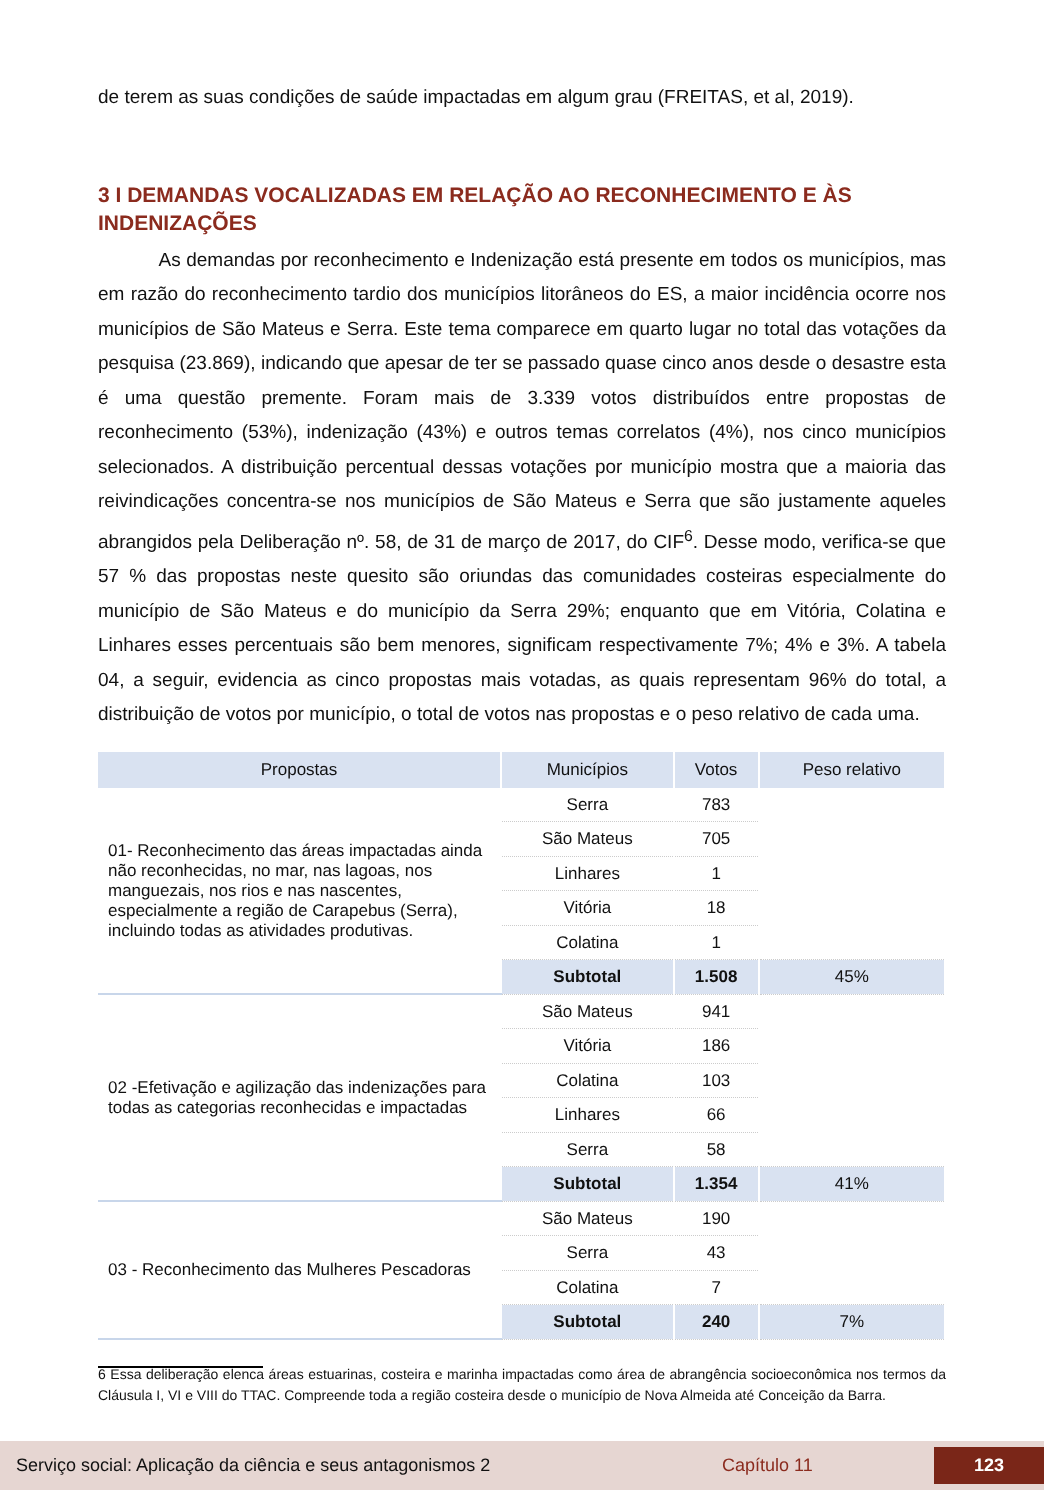de terem as suas condições de saúde impactadas em algum grau (FREITAS, et al, 2019).
3 I DEMANDAS VOCALIZADAS EM RELAÇÃO AO RECONHECIMENTO E ÀS INDENIZAÇÕES
As demandas por reconhecimento e Indenização está presente em todos os municípios, mas em razão do reconhecimento tardio dos municípios litorâneos do ES, a maior incidência ocorre nos municípios de São Mateus e Serra. Este tema comparece em quarto lugar no total das votações da pesquisa (23.869), indicando que apesar de ter se passado quase cinco anos desde o desastre esta é uma questão premente. Foram mais de 3.339 votos distribuídos entre propostas de reconhecimento (53%), indenização (43%) e outros temas correlatos (4%), nos cinco municípios selecionados. A distribuição percentual dessas votações por município mostra que a maioria das reivindicações concentra-se nos municípios de São Mateus e Serra que são justamente aqueles abrangidos pela Deliberação nº. 58, de 31 de março de 2017, do CIF<sup>6</sup>. Desse modo, verifica-se que 57 % das propostas neste quesito são oriundas das comunidades costeiras especialmente do município de São Mateus e do município da Serra 29%; enquanto que em Vitória, Colatina e Linhares esses percentuais são bem menores, significam respectivamente 7%; 4% e 3%. A tabela 04, a seguir, evidencia as cinco propostas mais votadas, as quais representam 96% do total, a distribuição de votos por município, o total de votos nas propostas e o peso relativo de cada uma.
| Propostas | Municípios | Votos | Peso relativo |
| --- | --- | --- | --- |
| 01- Reconhecimento das áreas impactadas ainda não reconhecidas, no mar, nas lagoas, nos manguezais, nos rios e nas nascentes, especialmente a região de Carapebus (Serra), incluindo todas as atividades produtivas. | Serra | 783 | |
| | São Mateus | 705 | |
| | Linhares | 1 | |
| | Vitória | 18 | |
| | Colatina | 1 | |
| | Subtotal | 1.508 | 45% |
| 02 -Efetivação e agilização das indenizações para todas as categorias reconhecidas e impactadas | São Mateus | 941 | |
| | Vitória | 186 | |
| | Colatina | 103 | |
| | Linhares | 66 | |
| | Serra | 58 | |
| | Subtotal | 1.354 | 41% |
| 03 - Reconhecimento das Mulheres Pescadoras | São Mateus | 190 | |
| | Serra | 43 | |
| | Colatina | 7 | |
| | Subtotal | 240 | 7% |
6 Essa deliberação elenca áreas estuarinas, costeira e marinha impactadas como área de abrangência socioeconômica nos termos da Cláusula I, VI e VIII do TTAC. Compreende toda a região costeira desde o município de Nova Almeida até Conceição da Barra.
Serviço social: Aplicação da ciência e seus antagonismos 2 Capítulo 11 123